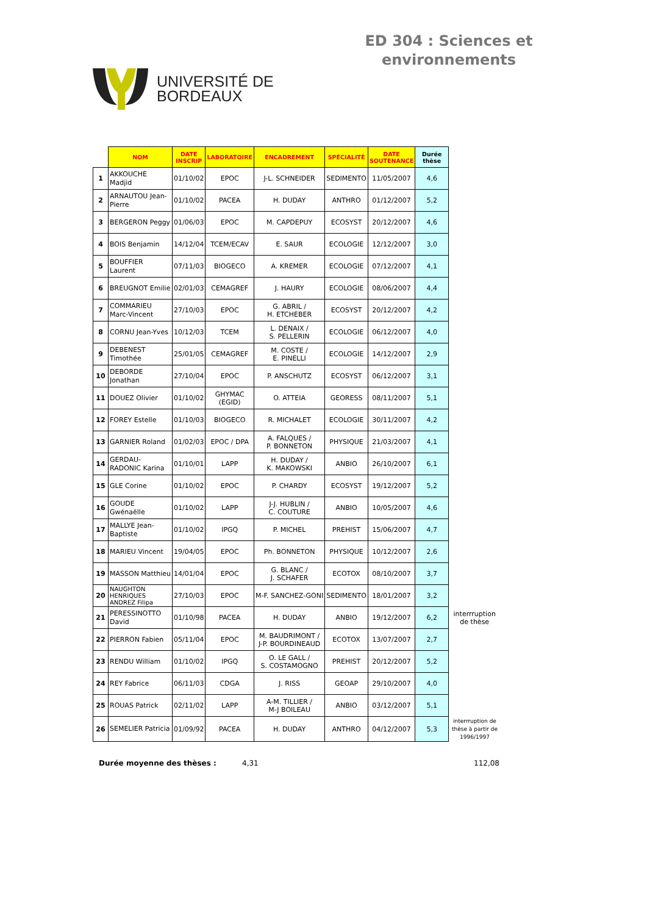UNIVERSITÉ DE
BORDEAUX
ED 304 : Sciences et environnements
| | NOM | DATE INSCRIP | LABORATOIRE | ENCADREMENT | SPÉCIALITÉ | DATE SOUTENANCE | Durée thèse | |
| --- | --- | --- | --- | --- | --- | --- | --- | --- |
| 1 | AKKOUCHE Madjid | 01/10/02 | EPOC | J-L. SCHNEIDER | SEDIMENTO | 11/05/2007 | 4,6 | |
| 2 | ARNAUTOU Jean-Pierre | 01/10/02 | PACEA | H. DUDAY | ANTHRO | 01/12/2007 | 5,2 | |
| 3 | BERGERON Peggy | 01/06/03 | EPOC | M. CAPDEPUY | ECOSYST | 20/12/2007 | 4,6 | |
| 4 | BOIS Benjamin | 14/12/04 | TCEM/ECAV | E. SAUR | ECOLOGIE | 12/12/2007 | 3,0 | |
| 5 | BOUFFIER Laurent | 07/11/03 | BIOGECO | A. KREMER | ECOLOGIE | 07/12/2007 | 4,1 | |
| 6 | BREUGNOT Emilie | 02/01/03 | CEMAGREF | J. HAURY | ECOLOGIE | 08/06/2007 | 4,4 | |
| 7 | COMMARIEU Marc-Vincent | 27/10/03 | EPOC | G. ABRIL / H. ETCHEBER | ECOSYST | 20/12/2007 | 4,2 | |
| 8 | CORNU Jean-Yves | 10/12/03 | TCEM | L. DENAIX / S. PELLERIN | ECOLOGIE | 06/12/2007 | 4,0 | |
| 9 | DEBENEST Timothée | 25/01/05 | CEMAGREF | M. COSTE / E. PINELLI | ECOLOGIE | 14/12/2007 | 2,9 | |
| 10 | DEBORDE Jonathan | 27/10/04 | EPOC | P. ANSCHUTZ | ECOSYST | 06/12/2007 | 3,1 | |
| 11 | DOUEZ Olivier | 01/10/02 | GHYMAC (EGID) | O. ATTEIA | GEORESS | 08/11/2007 | 5,1 | |
| 12 | FOREY Estelle | 01/10/03 | BIOGECO | R. MICHALET | ECOLOGIE | 30/11/2007 | 4,2 | |
| 13 | GARNIER Roland | 01/02/03 | EPOC / DPA | A. FALQUES / P. BONNETON | PHYSIQUE | 21/03/2007 | 4,1 | |
| 14 | GERDAU-RADONIC Karina | 01/10/01 | LAPP | H. DUDAY / K. MAKOWSKI | ANBIO | 26/10/2007 | 6,1 | |
| 15 | GLE Corine | 01/10/02 | EPOC | P. CHARDY | ECOSYST | 19/12/2007 | 5,2 | |
| 16 | GOUDE Gwénaëlle | 01/10/02 | LAPP | J-J. HUBLIN / C. COUTURE | ANBIO | 10/05/2007 | 4,6 | |
| 17 | MALLYE Jean-Baptiste | 01/10/02 | IPGQ | P. MICHEL | PREHIST | 15/06/2007 | 4,7 | |
| 18 | MARIEU Vincent | 19/04/05 | EPOC | Ph. BONNETON | PHYSIQUE | 10/12/2007 | 2,6 | |
| 19 | MASSON Matthieu | 14/01/04 | EPOC | G. BLANC / J. SCHAFER | ECOTOX | 08/10/2007 | 3,7 | |
| 20 | NAUGHTON HENRIQUES ANDREZ Filipa | 27/10/03 | EPOC | M-F. SANCHEZ-GONI | SEDIMENTO | 18/01/2007 | 3,2 | |
| 21 | PERESSINOTTO David | 01/10/98 | PACEA | H. DUDAY | ANBIO | 19/12/2007 | 6,2 | interrruption de thèse |
| 22 | PIERRON Fabien | 05/11/04 | EPOC | M. BAUDRIMONT / J-P. BOURDINEAUD | ECOTOX | 13/07/2007 | 2,7 | |
| 23 | RENDU William | 01/10/02 | IPGQ | O. LE GALL / S. COSTAMOGNO | PREHIST | 20/12/2007 | 5,2 | |
| 24 | REY Fabrice | 06/11/03 | CDGA | J. RISS | GEOAP | 29/10/2007 | 4,0 | |
| 25 | ROUAS Patrick | 02/11/02 | LAPP | A-M. TILLIER / M-J BOILEAU | ANBIO | 03/12/2007 | 5,1 | |
| 26 | SEMELIER Patricia | 01/09/92 | PACEA | H. DUDAY | ANTHRO | 04/12/2007 | 5,3 | interrruption de thèse à partir de 1996/1997 |
Durée moyenne des thèses : 4,31 112,08